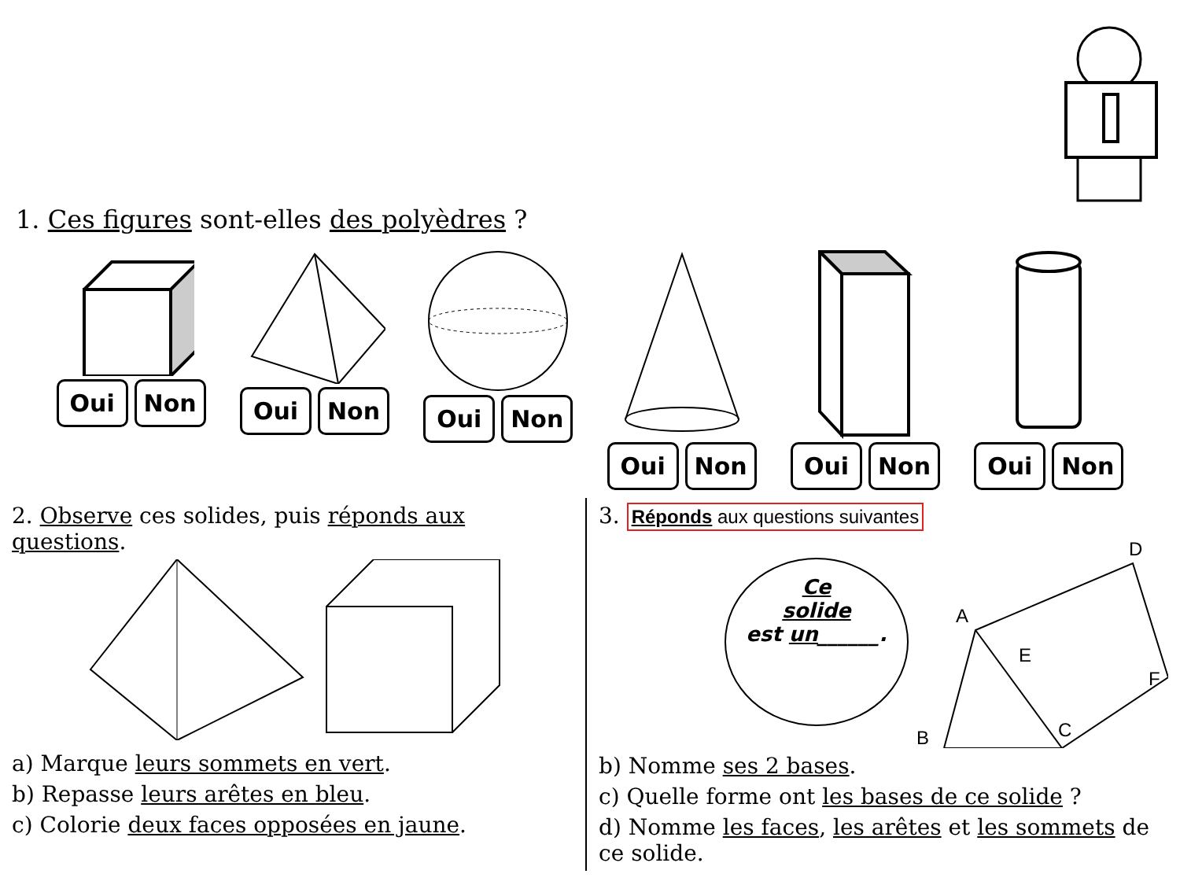1. Ces figures sont-elles des polyèdres ?
Oui Non Oui Non Oui Non Oui Non Oui Non Oui Non
2. Observe ces solides, puis réponds aux questions.
a) Marque leurs sommets en vert.
b) Repasse leurs arêtes en bleu.
c) Colorie deux faces opposées en jaune.
3. Réponds aux questions suivantes
Ce
solide
est un______.
D
A
E
F
C
B
b) Nomme ses 2 bases.
c) Quelle forme ont les bases de ce solide ?
d) Nomme les faces, les arêtes et les sommets de ce solide.